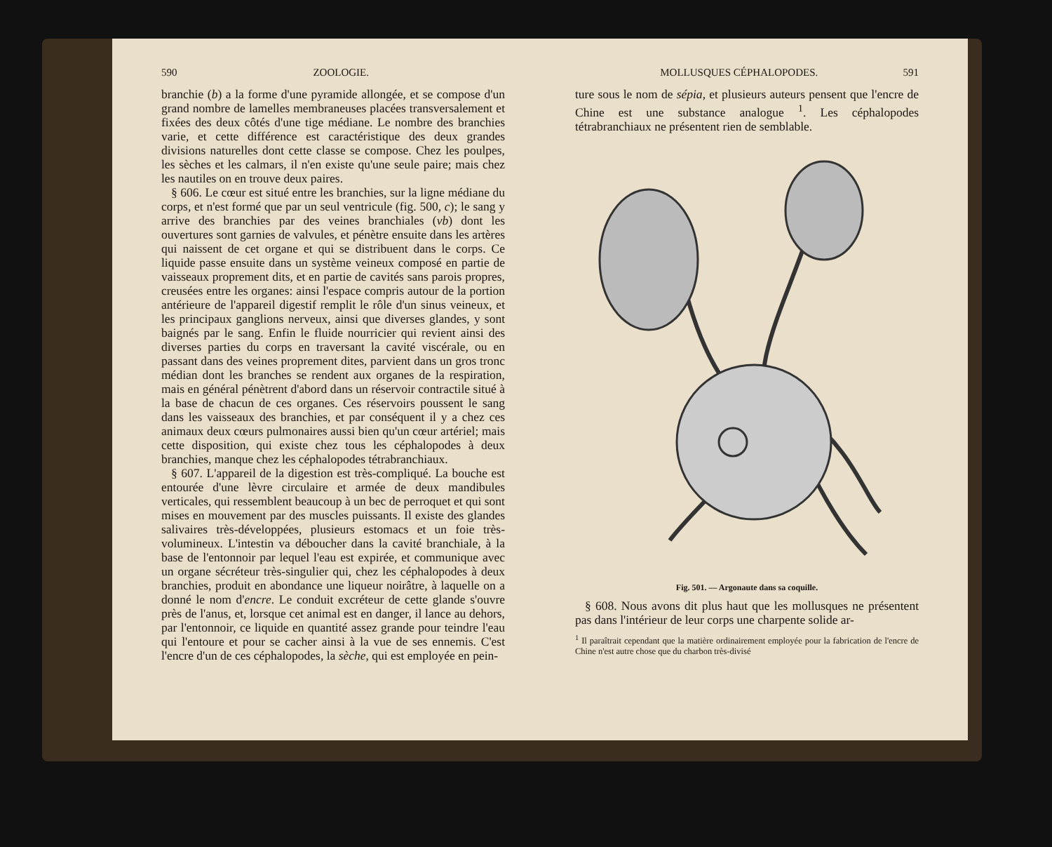590 ZOOLOGIE.
branchie (b) a la forme d'une pyramide allongée, et se compose d'un grand nombre de lamelles membraneuses placées transversalement et fixées des deux côtés d'une tige médiane. Le nombre des branchies varie, et cette différence est caractéristique des deux grandes divisions naturelles dont cette classe se compose. Chez les poulpes, les sèches et les calmars, il n'en existe qu'une seule paire; mais chez les nautiles on en trouve deux paires.
§ 606. Le cœur est situé entre les branchies, sur la ligne médiane du corps, et n'est formé que par un seul ventricule (fig. 500, c); le sang y arrive des branchies par des veines branchiales (vb) dont les ouvertures sont garnies de valvules, et pénètre ensuite dans les artères qui naissent de cet organe et qui se distribuent dans le corps. Ce liquide passe ensuite dans un système veineux composé en partie de vaisseaux proprement dits, et en partie de cavités sans parois propres, creusées entre les organes: ainsi l'espace compris autour de la portion antérieure de l'appareil digestif remplit le rôle d'un sinus veineux, et les principaux ganglions nerveux, ainsi que diverses glandes, y sont baignés par le sang. Enfin le fluide nourricier qui revient ainsi des diverses parties du corps en traversant la cavité viscérale, ou en passant dans des veines proprement dites, parvient dans un gros tronc médian dont les branches se rendent aux organes de la respiration, mais en général pénètrent d'abord dans un réservoir contractile situé à la base de chacun de ces organes. Ces réservoirs poussent le sang dans les vaisseaux des branchies, et par conséquent il y a chez ces animaux deux cœurs pulmonaires aussi bien qu'un cœur artériel; mais cette disposition, qui existe chez tous les céphalopodes à deux branchies, manque chez les céphalopodes tétrabranchiaux.
§ 607. L'appareil de la digestion est très-compliqué. La bouche est entourée d'une lèvre circulaire et armée de deux mandibules verticales, qui ressemblent beaucoup à un bec de perroquet et qui sont mises en mouvement par des muscles puissants. Il existe des glandes salivaires très-développées, plusieurs estomacs et un foie très-volumineux. L'intestin va déboucher dans la cavité branchiale, à la base de l'entonnoir par lequel l'eau est expirée, et communique avec un organe sécréteur très-singulier qui, chez les céphalopodes à deux branchies, produit en abondance une liqueur noirâtre, à laquelle on a donné le nom d'encre. Le conduit excréteur de cette glande s'ouvre près de l'anus, et, lorsque cet animal est en danger, il lance au dehors, par l'entonnoir, ce liquide en quantité assez grande pour teindre l'eau qui l'entoure et pour se cacher ainsi à la vue de ses ennemis. C'est l'encre d'un de ces céphalopodes, la sèche, qui est employée en pein-
MOLLUSQUES CÉPHALOPODES. 591
ture sous le nom de sépia, et plusieurs auteurs pensent que l'encre de Chine est une substance analogue <sup>1</sup>. Les céphalopodes tétrabranchiaux ne présentent rien de semblable.
Fig. 501. — Argonaute dans sa coquille.
§ 608. Nous avons dit plus haut que les mollusques ne présentent pas dans l'intérieur de leur corps une charpente solide ar-
<sup>1</sup> Il paraîtrait cependant que la matière ordinairement employée pour la fabrication de l'encre de Chine n'est autre chose que du charbon très-divisé